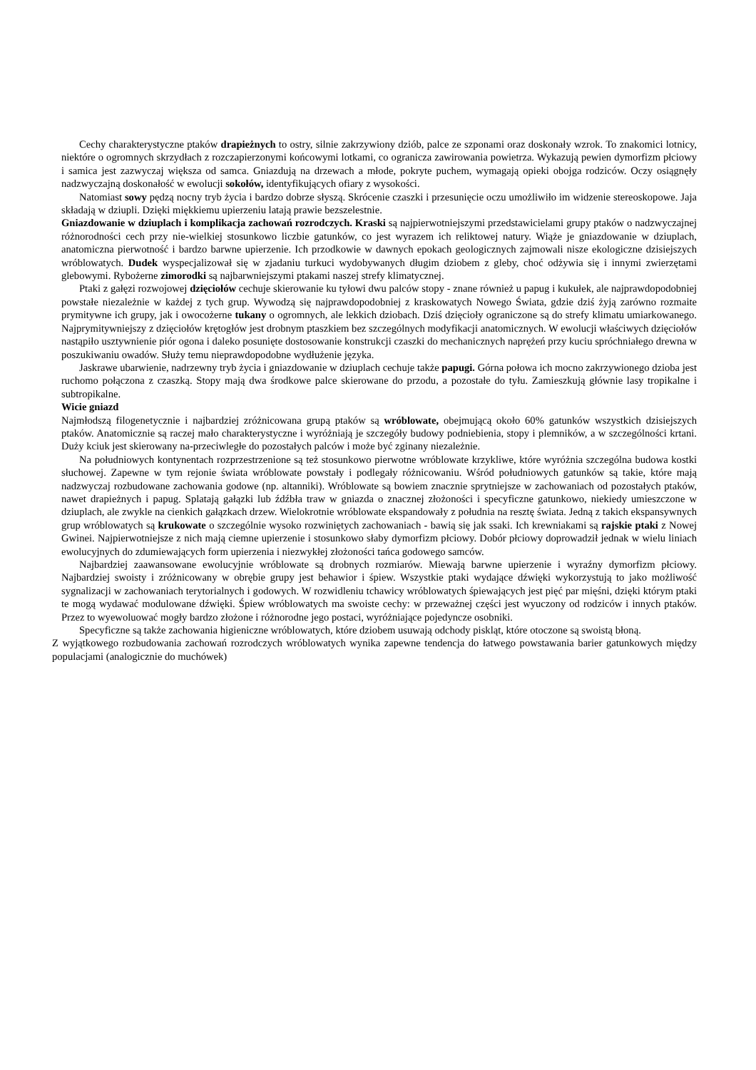Cechy charakterystyczne ptaków drapieżnych to ostry, silnie zakrzywiony dziób, palce ze szponami oraz doskonały wzrok. To znakomici lotnicy, niektóre o ogromnych skrzydłach z rozczapierzonymi końcowymi lotkami, co ogranicza zawirowania powietrza. Wykazują pewien dymorfizm płciowy i samica jest zazwyczaj większa od samca. Gniazdują na drzewach a młode, pokryte puchem, wymagają opieki obojga rodziców. Oczy osiągnęły nadzwyczajną doskonałość w ewolucji sokołów, identyfikujących ofiary z wysokości.
Natomiast sowy pędzą nocny tryb życia i bardzo dobrze słyszą. Skrócenie czaszki i przesunięcie oczu umożliwiło im widzenie stereoskopowe. Jaja składają w dziupli. Dzięki miękkiemu upierzeniu latają prawie bezszelestnie.
Gniazdowanie w dziuplach i komplikacja zachowań rozrodczych. Kraski są najpierwotniejszymi przedstawicielami grupy ptaków o nadzwyczajnej różnorodności cech przy nie-wielkiej stosunkowo liczbie gatunków, co jest wyrazem ich reliktowej natury. Wiąże je gniazdowanie w dziuplach, anatomiczna pierwotność i bardzo barwne upierzenie. Ich przodkowie w dawnych epokach geologicznych zajmowali nisze ekologiczne dzisiejszych wróblowatych. Dudek wyspecjalizował się w zjadaniu turkuci wydobywanych długim dziobem z gleby, choć odżywia się i innymi zwierzętami glebowymi. Rybożerne zimorodki są najbarwniejszymi ptakami naszej strefy klimatycznej.
Ptaki z gałęzi rozwojowej dzięciołów cechuje skierowanie ku tyłowi dwu palców stopy - znane również u papug i kukułek, ale najprawdopodobniej powstałe niezależnie w każdej z tych grup. Wywodzą się najprawdopodobniej z kraskowatych Nowego Świata, gdzie dziś żyją zarówno rozmaite prymitywne ich grupy, jak i owocożerne tukany o ogromnych, ale lekkich dziobach. Dziś dzięcioły ograniczone są do strefy klimatu umiarkowanego. Najprymitywniejszy z dzięciołów krętogłów jest drobnym ptaszkiem bez szczególnych modyfikacji anatomicznych. W ewolucji właściwych dzięciołów nastąpiło usztywnienie piór ogona i daleko posunięte dostosowanie konstrukcji czaszki do mechanicznych naprężeń przy kuciu spróchniałego drewna w poszukiwaniu owadów. Służy temu nieprawdopodobne wydłużenie języka.
Jaskrawe ubarwienie, nadrzewny tryb życia i gniazdowanie w dziuplach cechuje także papugi. Górna połowa ich mocno zakrzywionego dzioba jest ruchomo połączona z czaszką. Stopy mają dwa środkowe palce skierowane do przodu, a pozostałe do tyłu. Zamieszkują głównie lasy tropikalne i subtropikalne.
Wicie gniazd
Najmłodszą filogenetycznie i najbardziej zróżnicowana grupą ptaków są wróblowate, obejmującą około 60% gatunków wszystkich dzisiejszych ptaków. Anatomicznie są raczej mało charakterystyczne i wyróżniają je szczegóły budowy podniebienia, stopy i plemników, a w szczególności krtani. Duży kciuk jest skierowany na-przeciwległe do pozostałych palców i może być zginany niezależnie.
Na południowych kontynentach rozprzestrzenione są też stosunkowo pierwotne wróblowate krzykliwe, które wyróżnia szczególna budowa kostki słuchowej. Zapewne w tym rejonie świata wróblowate powstały i podlegały różnicowaniu. Wśród południowych gatunków są takie, które mają nadzwyczaj rozbudowane zachowania godowe (np. altanniki). Wróblowate są bowiem znacznie sprytniejsze w zachowaniach od pozostałych ptaków, nawet drapieżnych i papug. Splatają gałązki lub źdźbła traw w gniazda o znacznej złożoności i specyficzne gatunkowo, niekiedy umieszczone w dziuplach, ale zwykle na cienkich gałązkach drzew. Wielokrotnie wróblowate ekspandowały z południa na resztę świata. Jedną z takich ekspansywnych grup wróblowatych są krukowate o szczególnie wysoko rozwiniętych zachowaniach - bawią się jak ssaki. Ich krewniakami są rajskie ptaki z Nowej Gwinei. Najpierwotniejsze z nich mają ciemne upierzenie i stosunkowo słaby dymorfizm płciowy. Dobór płciowy doprowadził jednak w wielu liniach ewolucyjnych do zdumiewających form upierzenia i niezwykłej złożoności tańca godowego samców.
Najbardziej zaawansowane ewolucyjnie wróblowate są drobnych rozmiarów. Miewają barwne upierzenie i wyraźny dymorfizm płciowy. Najbardziej swoisty i zróżnicowany w obrębie grupy jest behawior i śpiew. Wszystkie ptaki wydające dźwięki wykorzystują to jako możliwość sygnalizacji w zachowaniach terytorialnych i godowych. W rozwidleniu tchawicy wróblowatych śpiewających jest pięć par mięśni, dzięki którym ptaki te mogą wydawać modulowane dźwięki. Śpiew wróblowatych ma swoiste cechy: w przeważnej części jest wyuczony od rodziców i innych ptaków. Przez to wyewoluować mogły bardzo złożone i różnorodne jego postaci, wyróżniające pojedyncze osobniki.
Specyficzne są także zachowania higieniczne wróblowatych, które dziobem usuwają odchody piskląt, które otoczone są swoistą błoną.
Z wyjątkowego rozbudowania zachowań rozrodczych wróblowatych wynika zapewne tendencja do łatwego powstawania barier gatunkowych między populacjami (analogicznie do muchówek)